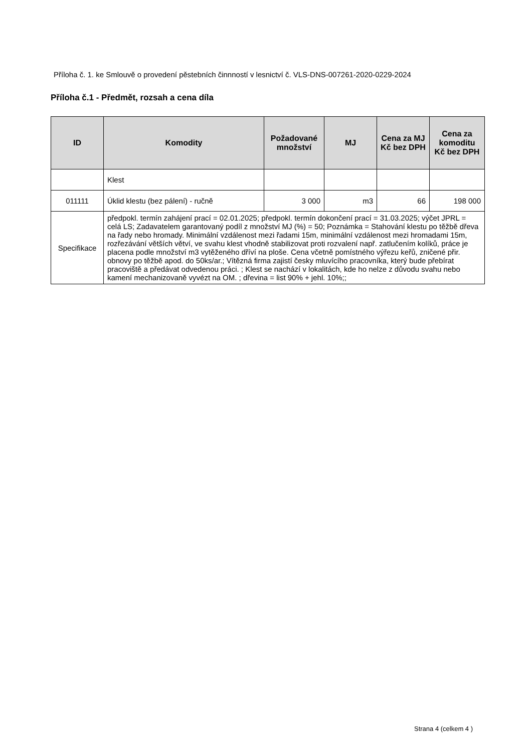Příloha č. 1. ke Smlouvě o provedení pěstebních činnností v lesnictví č. VLS-DNS-007261-2020-0229-2024
Příloha č.1 - Předmět, rozsah a cena díla
| ID | Komodity | Požadované množství | MJ | Cena za MJ Kč bez DPH | Cena za komoditu Kč bez DPH |
| --- | --- | --- | --- | --- | --- |
| | Klest | | | | |
| 011111 | Úklid klestu (bez pálení) - ručně | 3 000 | m3 | 66 | 198 000 |
| Specifikace | předpokl. termín zahájení prací = 02.01.2025; předpokl. termín dokončení prací = 31.03.2025; výčet JPRL = celá LS; Zadavatelem garantovaný podíl z množství MJ (%) = 50; Poznámka = Stahování klestu po těžbě dřeva na řady nebo hromady. Minimální vzdálenost mezi řadami 15m, minimální vzdálenost mezi hromadami 15m, rozřezávání větších větví, ve svahu klest vhodně stabilizovat proti rozvalení např. zatlučením kolíků, práce je placena podle množství m3 vytěženého dříví na ploše. Cena včetně pomístného výřezu keřů, zničené přir. obnovy po těžbě apod. do 50ks/ar.; Vítězná firma zajistí česky mluvícího pracovníka, který bude přebírat pracoviště a předávat odvedenou práci. ; Klest se nachází v lokalitách, kde ho nelze z důvodu svahu nebo kamení mechanizovaně vyvézt na OM. ; dřevina = list 90% + jehl. 10%;; | | | | |
Strana 4 (celkem 4 )